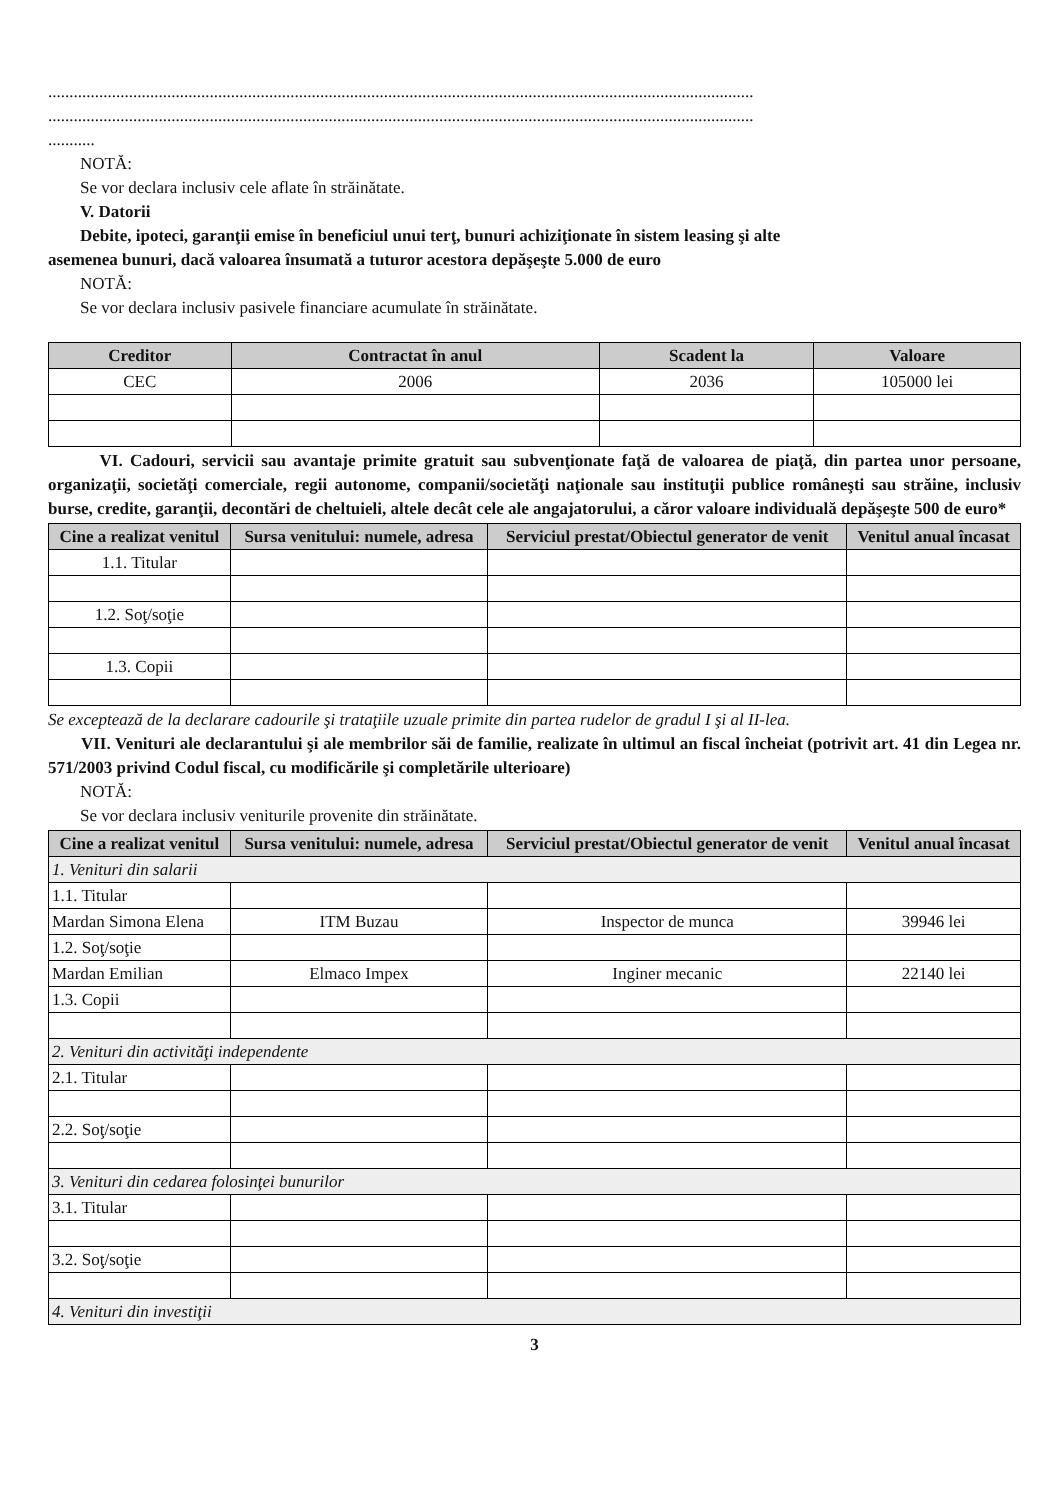......................................................................................................................................................................
......................................................................................................................................................................
...........
NOTĂ:
Se vor declara inclusiv cele aflate în străinătate.
V. Datorii
Debite, ipoteci, garanţii emise în beneficiul unui terţ, bunuri achiziţionate în sistem leasing şi alte
asemenea bunuri, dacă valoarea însumată a tuturor acestora depăşeşte 5.000 de euro
NOTĂ:
Se vor declara inclusiv pasivele financiare acumulate în străinătate.
| Creditor | Contractat în anul | Scadent la | Valoare |
| --- | --- | --- | --- |
| CEC | 2006 | 2036 | 105000 lei |
VI. Cadouri, servicii sau avantaje primite gratuit sau subvenţionate faţă de valoarea de piaţă, din partea unor persoane, organizaţii, societăţi comerciale, regii autonome, companii/societăţi naţionale sau instituţii publice româneşti sau străine, inclusiv burse, credite, garanţii, decontări de cheltuieli, altele decât cele ale angajatorului, a căror valoare individuală depăşeşte 500 de euro*
| Cine a realizat venitul | Sursa venitului: numele, adresa | Serviciul prestat/Obiectul generator de venit | Venitul anual încasat |
| --- | --- | --- | --- |
| 1.1. Titular | | | |
| 1.2. Soţ/soţie | | | |
| 1.3. Copii | | | |
Se exceptează de la declarare cadourile şi trataţiile uzuale primite din partea rudelor de gradul I şi al II-lea.
VII. Venituri ale declarantului şi ale membrilor săi de familie, realizate în ultimul an fiscal încheiat (potrivit art. 41 din Legea nr. 571/2003 privind Codul fiscal, cu modificările şi completările ulterioare)
NOTĂ:
Se vor declara inclusiv veniturile provenite din străinătate.
| Cine a realizat venitul | Sursa venitului: numele, adresa | Serviciul prestat/Obiectul generator de venit | Venitul anual încasat |
| --- | --- | --- | --- |
| 1. Venituri din salarii | | | |
| 1.1. Titular | | | |
| Mardan Simona Elena | ITM Buzau | Inspector de munca | 39946 lei |
| 1.2. Soţ/soţie | | | |
| Mardan Emilian | Elmaco Impex | Inginer mecanic | 22140 lei |
| 1.3. Copii | | | |
| 2. Venituri din activităţi independente | | | |
| 2.1. Titular | | | |
| 2.2. Soţ/soţie | | | |
| 3. Venituri din cedarea folosinţei bunurilor | | | |
| 3.1. Titular | | | |
| 3.2. Soţ/soţie | | | |
| 4. Venituri din investiţii | | | |
3